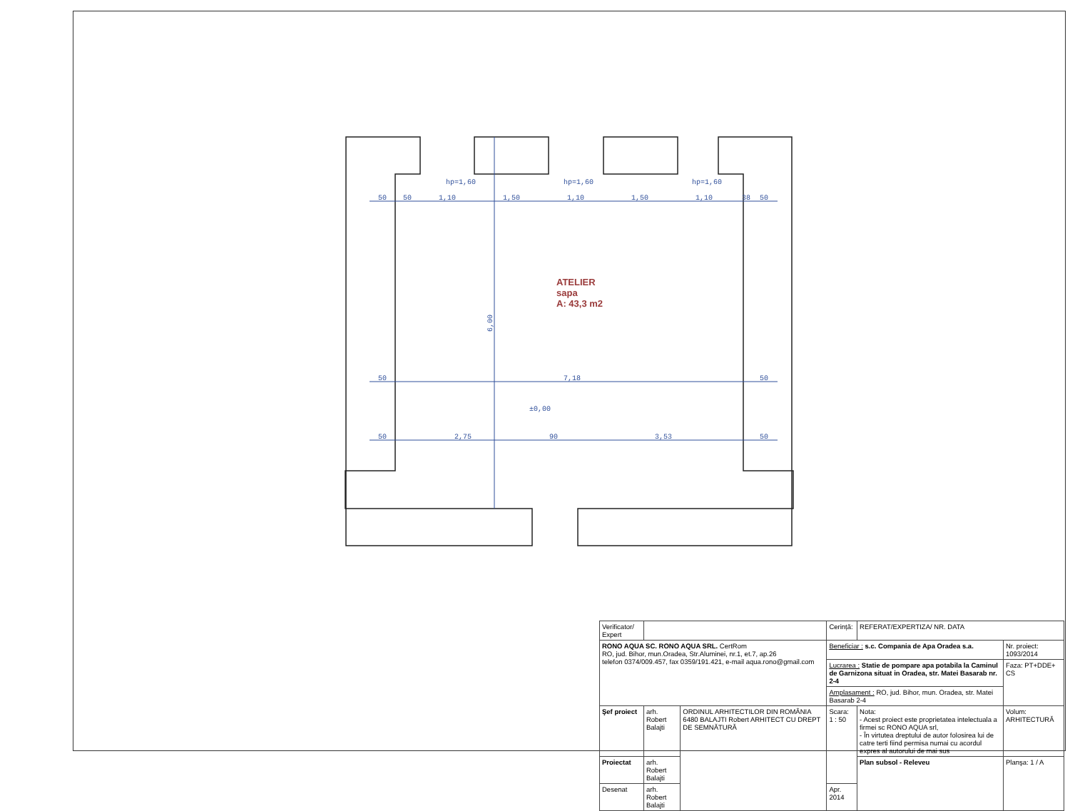50
50
1,10
1,50
1,10
1,50
1,10
38
50
50
7,18
50
50
2,75
90
3,53
50
±0,00
6,00
hp=1,60
hp=1,60
hp=1,60
ATELIER
sapa
A: 43,3 m2
| Verificator/ Expert | | | Cerință: | REFERAT/EXPERTIZA/ NR. DATA | |
| RONO AQUA SC. RONO AQUA SRL. CertRom RO, jud. Bihor, mun.Oradea, Str.Aluminei, nr.1, et.7, ap.26 telefon 0374/009.457, fax 0359/191.421, e-mail aqua.rono@gmail.com | | | Beneficiar : s.c. Compania de Apa Oradea s.a. | | Nr. proiect: 1093/2014 |
| | | | Lucrarea : Statie de pompare apa potabila la Caminul de Garnizona situat in Oradea, str. Matei Basarab nr. 2-4 | | Faza: PT+DDE+ CS |
| | | | Amplasament : RO, jud. Bihor, mun. Oradea, str. Matei Basarab 2-4 | | |
| Şef proiect | arh. Robert Balajti | ORDINUL ARHITECTILOR DIN ROMÂNIA 6480 BALAJTI Robert ARHITECT CU DREPT DE SEMNĂTURĂ | Scara: 1 : 50 | Nota: - Acest proiect este proprietatea intelectuala a firmei sc RONO AQUA srl, - În virtutea dreptului de autor folosirea lui de catre terti fiind permisa numai cu acordul expres al autorului de mai sus | Volum: ARHITECTURĂ |
| Proiectat | arh. Robert Balajti | | | Plan subsol - Releveu | Planşa: 1 / A |
| Desenat | arh. Robert Balajti | | Apr. 2014 | | |